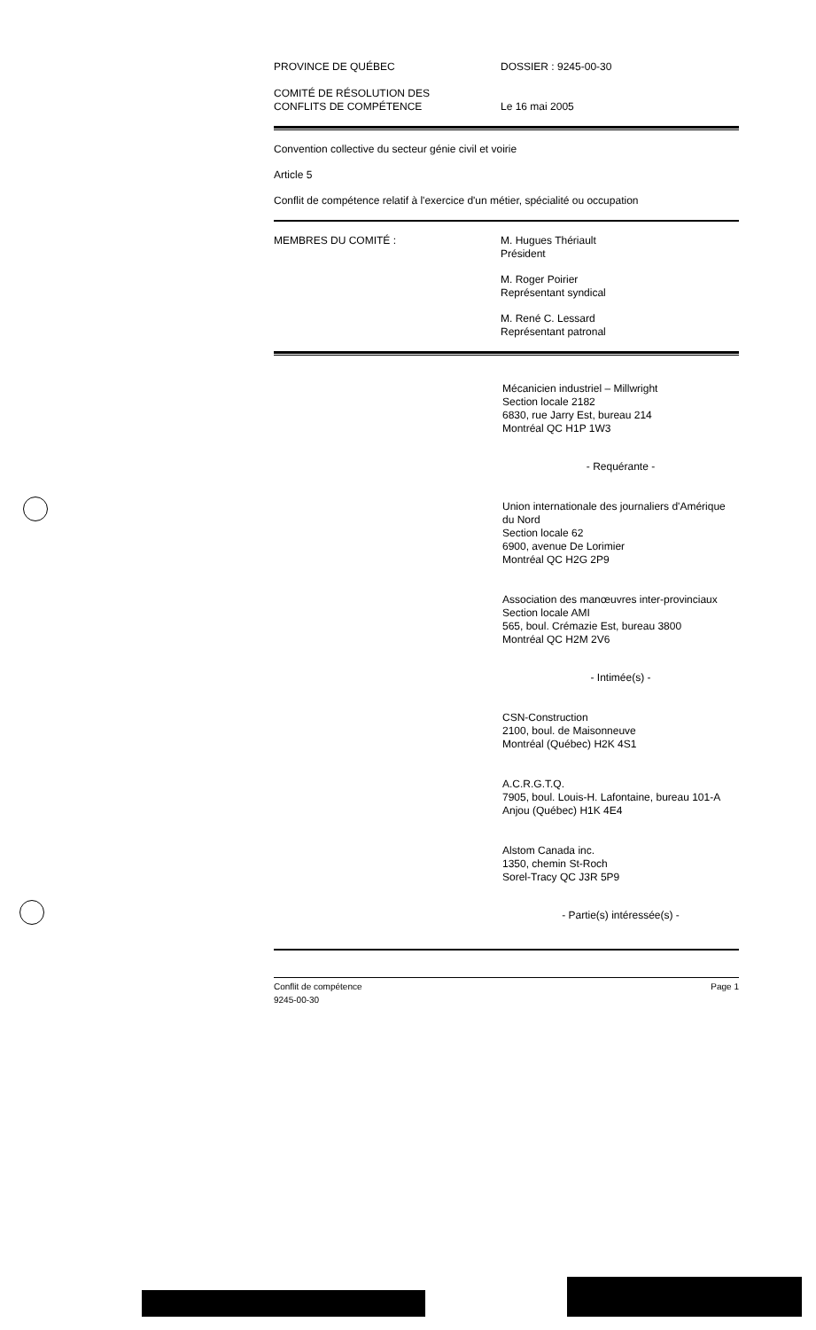PROVINCE DE QUÉBEC DOSSIER : 9245-00-30
COMITÉ DE RÉSOLUTION DES
CONFLITS DE COMPÉTENCE
Le 16 mai 2005
Convention collective du secteur génie civil et voirie
Article 5
Conflit de compétence relatif à l'exercice d'un métier, spécialité ou occupation
MEMBRES DU COMITÉ : M. Hugues Thériault
Président
M. Roger Poirier
Représentant syndical
M. René C. Lessard
Représentant patronal
Mécanicien industriel – Millwright
Section locale 2182
6830, rue Jarry Est, bureau 214
Montréal QC H1P 1W3
- Requérante -
Union internationale des journaliers d'Amérique du Nord
Section locale 62
6900, avenue De Lorimier
Montréal QC H2G 2P9
Association des manœuvres inter-provinciaux
Section locale AMI
565, boul. Crémazie Est, bureau 3800
Montréal QC H2M 2V6
- Intimée(s) -
CSN-Construction
2100, boul. de Maisonneuve
Montréal (Québec) H2K 4S1
A.C.R.G.T.Q.
7905, boul. Louis-H. Lafontaine, bureau 101-A
Anjou (Québec) H1K 4E4
Alstom Canada inc.
1350, chemin St-Roch
Sorel-Tracy QC J3R 5P9
- Partie(s) intéressée(s) -
Conflit de compétence
9245-00-30
Page 1